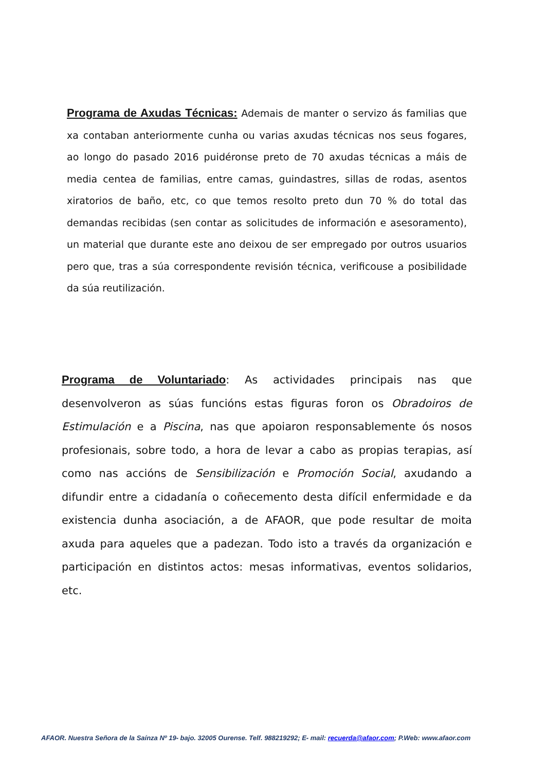Programa de Axudas Técnicas: Ademais de manter o servizo ás familias que xa contaban anteriormente cunha ou varias axudas técnicas nos seus fogares, ao longo do pasado 2016 puidéronse preto de 70 axudas técnicas a máis de media centea de familias, entre camas, guindastres, sillas de rodas, asentos xiratorios de baño, etc, co que temos resolto preto dun 70 % do total das demandas recibidas (sen contar as solicitudes de información e asesoramento), un material que durante este ano deixou de ser empregado por outros usuarios pero que, tras a súa correspondente revisión técnica, verificouse a posibilidade da súa reutilización.
Programa de Voluntariado: As actividades principais nas que desenvolveron as súas funcións estas figuras foron os Obradoiros de Estimulación e a Piscina, nas que apoiaron responsablemente ós nosos profesionais, sobre todo, a hora de levar a cabo as propias terapias, así como nas accións de Sensibilización e Promoción Social, axudando a difundir entre a cidadanía o coñecemento desta difícil enfermidade e da existencia dunha asociación, a de AFAOR, que pode resultar de moita axuda para aqueles que a padezan. Todo isto a través da organización e participación en distintos actos: mesas informativas, eventos solidarios, etc.
AFAOR. Nuestra Señora de la Saínza Nº 19- bajo. 32005 Ourense. Telf. 988219292; E- mail: recuerda@afaor.com; P.Web: www.afaor.com